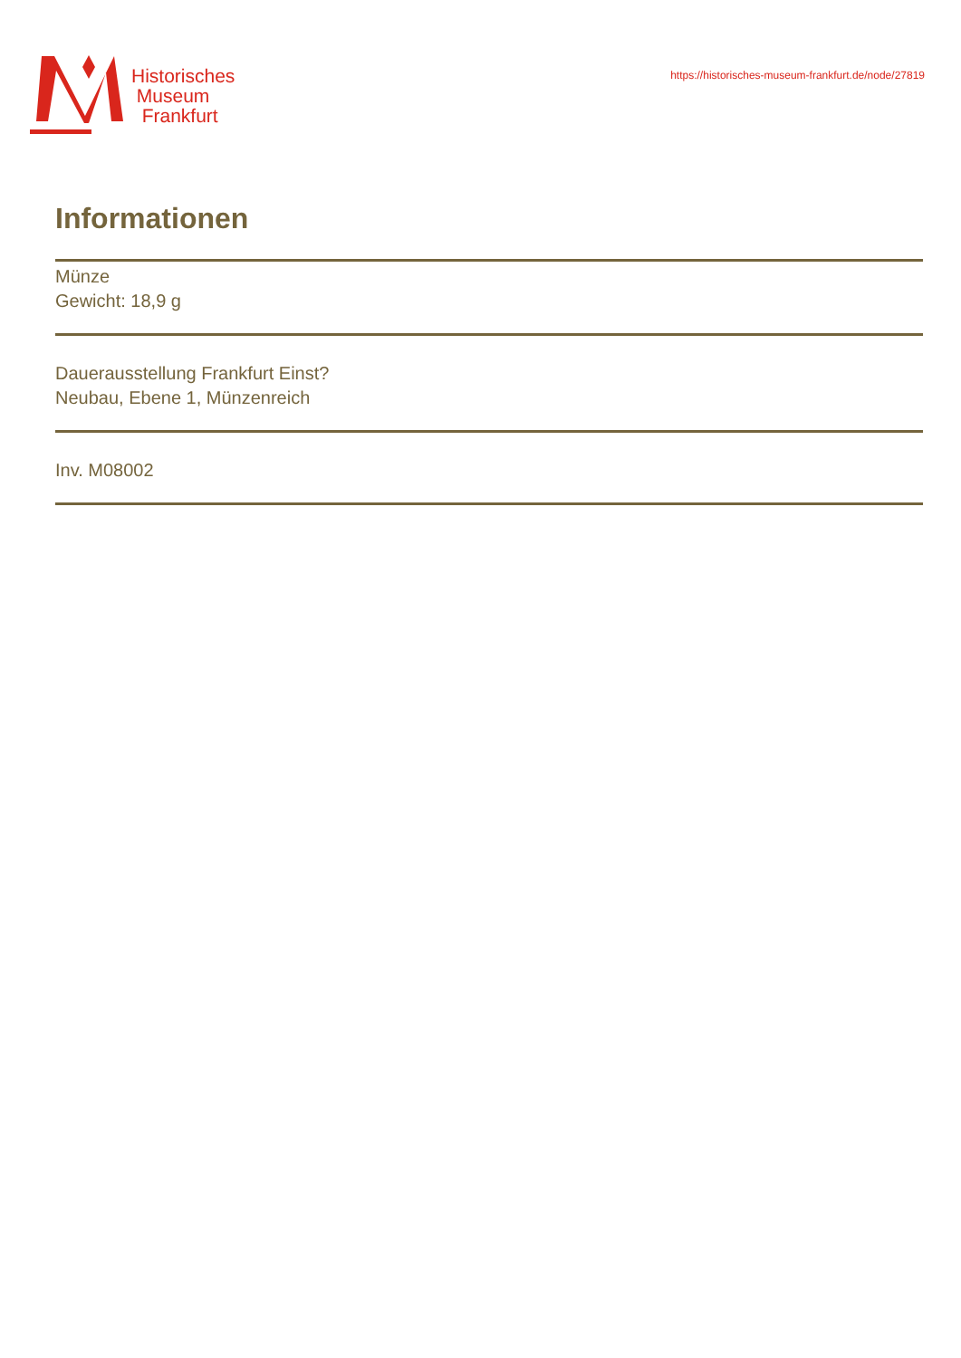Historisches
Museum
Frankfurt
https://historisches-museum-frankfurt.de/node/27819
Informationen
Münze
Gewicht: 18,9 g
Dauerausstellung Frankfurt Einst?
Neubau, Ebene 1, Münzenreich
Inv. M08002